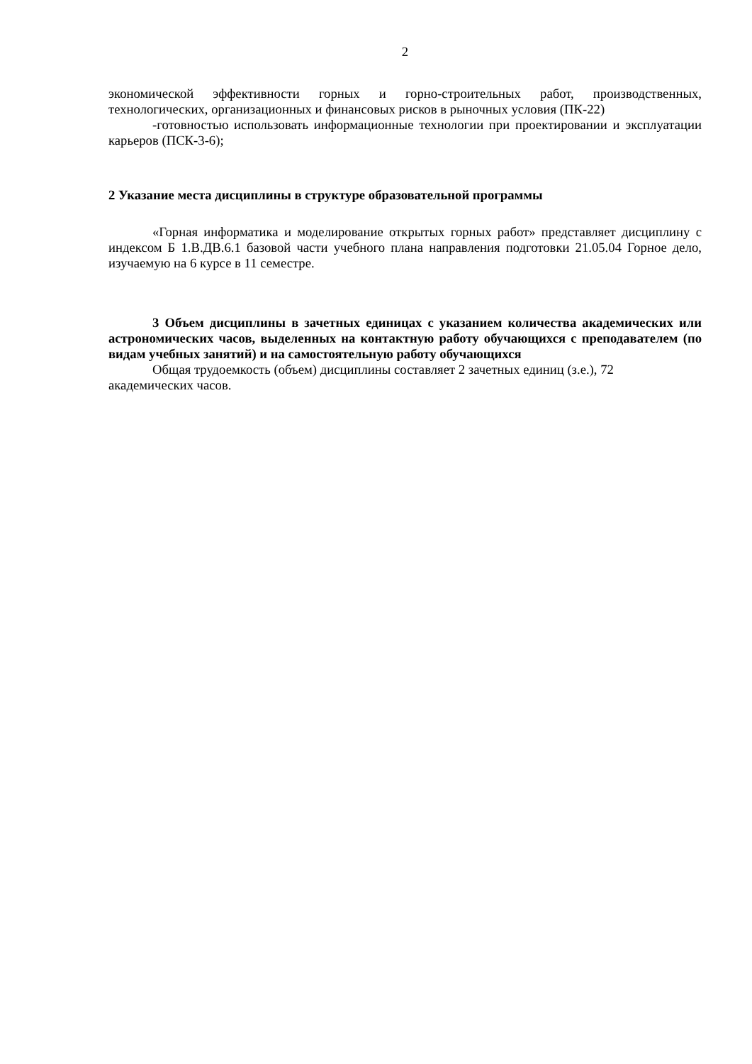2
экономической эффективности горных и горно-строительных работ, производственных, технологических, организационных и финансовых рисков в рыночных условия (ПК-22)
-готовностью использовать информационные технологии при проектировании и эксплуатации карьеров (ПСК-3-6);
2 Указание места дисциплины в структуре образовательной программы
«Горная информатика и моделирование открытых горных работ» представляет дисциплину с индексом Б 1.В.ДВ.6.1 базовой части учебного плана направления подготовки 21.05.04 Горное дело, изучаемую на 6 курсе в 11 семестре.
3 Объем дисциплины в зачетных единицах с указанием количества академических или астрономических часов, выделенных на контактную работу обучающихся с преподавателем (по видам учебных занятий) и на самостоятельную работу обучающихся
Общая трудоемкость (объем) дисциплины составляет 2 зачетных единиц (з.е.), 72 академических часов.